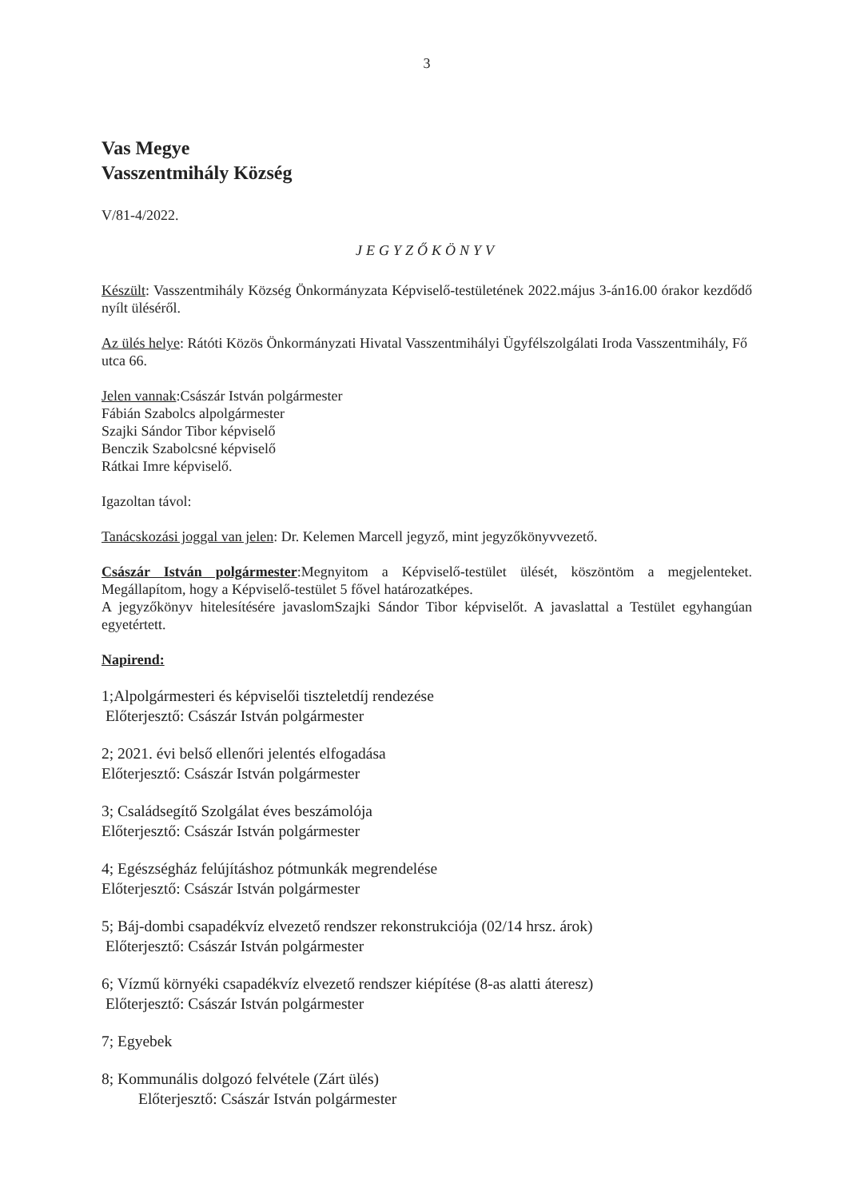3
Vas Megye
Vasszentmihály Község
V/81-4/2022.
JEGYZŐKÖNYV
Készült: Vasszentmihály Község Önkormányzata Képviselő-testületének 2022.május 3-án16.00 órakor kezdődő nyílt üléséről.
Az ülés helye: Rátóti Közös Önkormányzati Hivatal Vasszentmihályi Ügyfélszolgálati Iroda Vasszentmihály, Fő utca 66.
Jelen vannak:Császár István polgármester
Fábián Szabolcs alpolgármester
Szajki Sándor Tibor képviselő
Benczik Szabolcsné képviselő
Rátkai Imre képviselő.
Igazoltan távol:
Tanácskozási joggal van jelen: Dr. Kelemen Marcell jegyző, mint jegyzőkönyvvezető.
Császár István polgármester:Megnyitom a Képviselő-testület ülését, köszöntöm a megjelenteket. Megállapítom, hogy a Képviselő-testület 5 fővel határozatképes.
A jegyzőkönyv hitelesítésére javaslomSzajki Sándor Tibor képviselőt. A javaslattal a Testület egyhangúan egyetértett.
Napirend:
1;Alpolgármesteri és képviselői tiszteletdíj rendezése
Előterjesztő: Császár István polgármester
2; 2021. évi belső ellenőri jelentés elfogadása
Előterjesztő: Császár István polgármester
3; Családsegítő Szolgálat éves beszámolója
Előterjesztő: Császár István polgármester
4; Egészségház felújításhoz pótmunkák megrendelése
Előterjesztő: Császár István polgármester
5; Báj-dombi csapadékvíz elvezető rendszer rekonstrukciója (02/14 hrsz. árok)
Előterjesztő: Császár István polgármester
6; Vízmű környéki csapadékvíz elvezető rendszer kiépítése (8-as alatti áteresz)
Előterjesztő: Császár István polgármester
7; Egyebek
8; Kommunális dolgozó felvétele (Zárt ülés)
Előterjesztő: Császár István polgármester